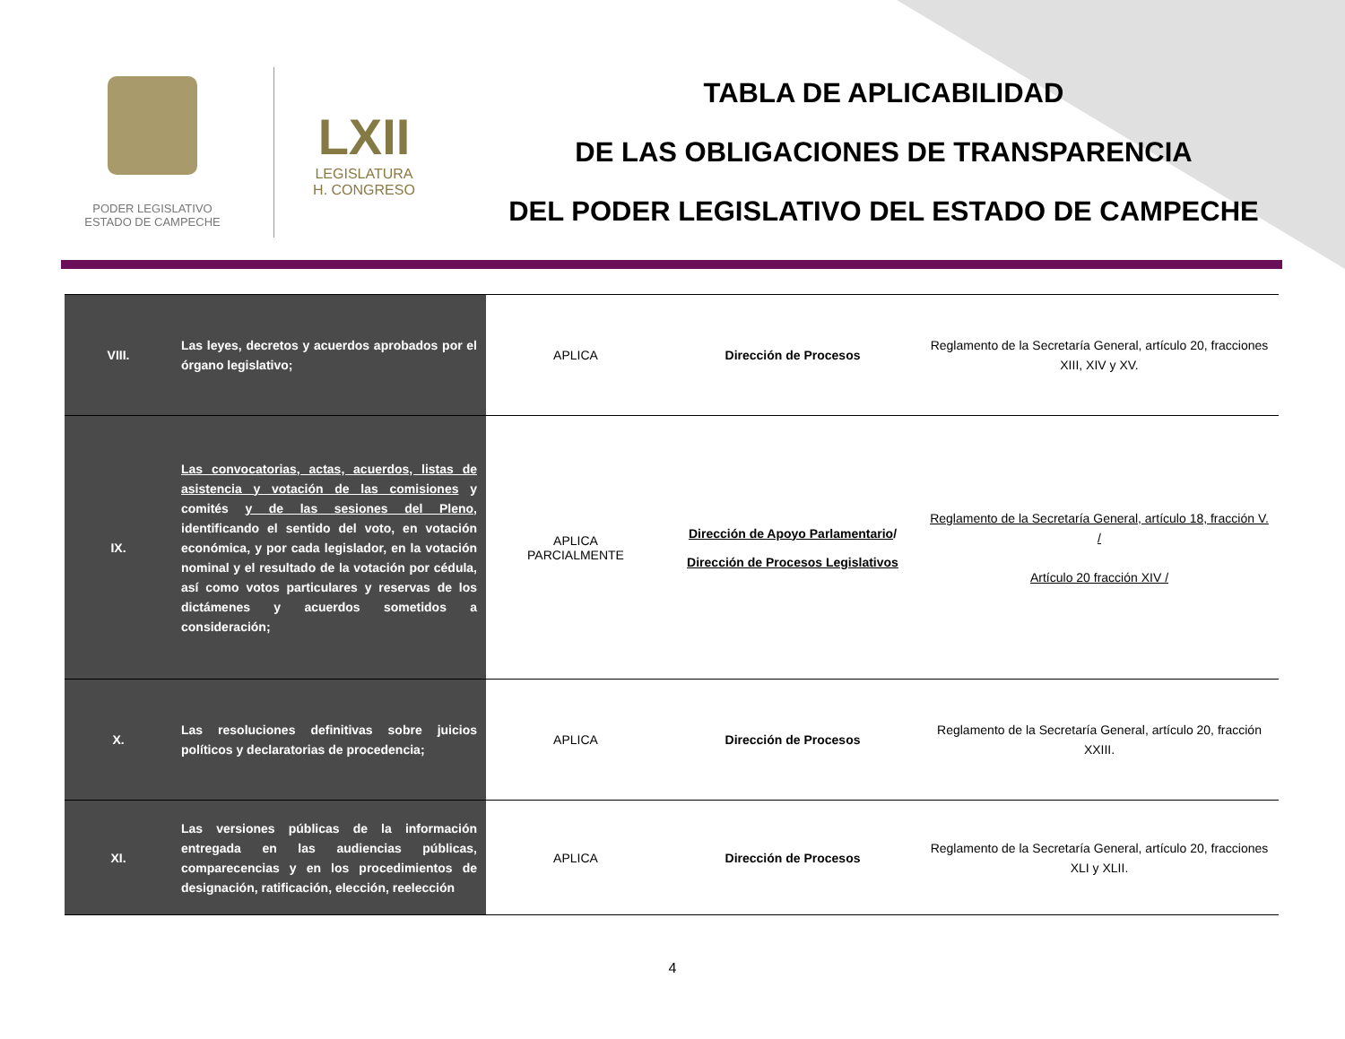PODER LEGISLATIVO
ESTADO DE CAMPECHE
LXII
LEGISLATURA
H. CONGRESO
TABLA DE APLICABILIDAD
DE LAS OBLIGACIONES DE TRANSPARENCIA
DEL PODER LEGISLATIVO DEL ESTADO DE CAMPECHE
| VIII. | Las leyes, decretos y acuerdos aprobados por el órgano legislativo; | APLICA | Dirección de Procesos | Reglamento de la Secretaría General, artículo 20, fracciones XIII, XIV y XV. |
| IX. | Las convocatorias, actas, acuerdos, listas de asistencia y votación de las comisiones y comités y de las sesiones del Pleno , identificando el sentido del voto, en votación económica, y por cada legislador, en la votación nominal y el resultado de la votación por cédula, así como votos particulares y reservas de los dictámenes y acuerdos sometidos a consideración; | APLICA PARCIALMENTE | Dirección de Apoyo Parlamentario / Dirección de Procesos Legislativos | Reglamento de la Secretaría General, artículo 18, fracción V. / Artículo 20 fracción XIV / |
| X. | Las resoluciones definitivas sobre juicios políticos y declaratorias de procedencia; | APLICA | Dirección de Procesos | Reglamento de la Secretaría General, artículo 20, fracción XXIII. |
| XI. | Las versiones públicas de la información entregada en las audiencias públicas, comparecencias y en los procedimientos de designación, ratificación, elección, reelección | APLICA | Dirección de Procesos | Reglamento de la Secretaría General, artículo 20, fracciones XLI y XLII. |
4